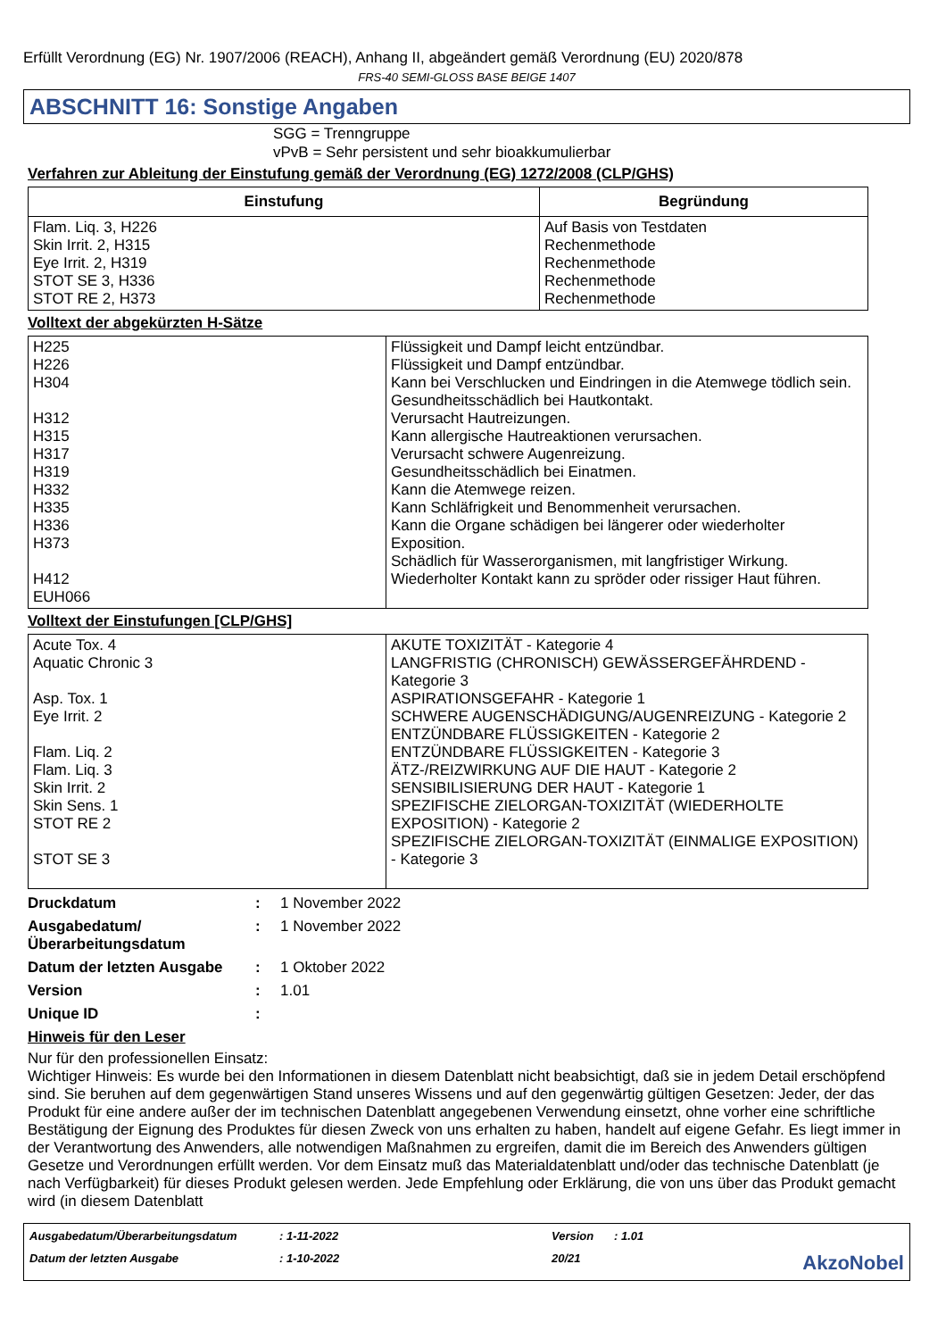Erfüllt Verordnung (EG) Nr. 1907/2006 (REACH), Anhang II, abgeändert gemäß Verordnung (EU) 2020/878
FRS-40 SEMI-GLOSS BASE BEIGE 1407
ABSCHNITT 16: Sonstige Angaben
SGG = Trenngruppe
vPvB = Sehr persistent und sehr bioakkumulierbar
Verfahren zur Ableitung der Einstufung gemäß der Verordnung (EG) 1272/2008 (CLP/GHS)
| Einstufung | Begründung |
| --- | --- |
| Flam. Liq. 3, H226 Skin Irrit. 2, H315 Eye Irrit. 2, H319 STOT SE 3, H336 STOT RE 2, H373 | Auf Basis von Testdaten Rechenmethode Rechenmethode Rechenmethode Rechenmethode |
Volltext der abgekürzten H-Sätze
| H225 H226 H304 H312 H315 H317 H319 H332 H335 H336 H373 H412 EUH066 | Flüssigkeit und Dampf leicht entzündbar. Flüssigkeit und Dampf entzündbar. Kann bei Verschlucken und Eindringen in die Atemwege tödlich sein. Gesundheitsschädlich bei Hautkontakt. Verursacht Hautreizungen. Kann allergische Hautreaktionen verursachen. Verursacht schwere Augenreizung. Gesundheitsschädlich bei Einatmen. Kann die Atemwege reizen. Kann Schläfrigkeit und Benommenheit verursachen. Kann die Organe schädigen bei längerer oder wiederholter Exposition. Schädlich für Wasserorganismen, mit langfristiger Wirkung. Wiederholter Kontakt kann zu spröder oder rissiger Haut führen. |
Volltext der Einstufungen [CLP/GHS]
| Acute Tox. 4 Aquatic Chronic 3 Asp. Tox. 1 Eye Irrit. 2 Flam. Liq. 2 Flam. Liq. 3 Skin Irrit. 2 Skin Sens. 1 STOT RE 2 STOT SE 3 | AKUTE TOXIZITÄT - Kategorie 4 LANGFRISTIG (CHRONISCH) GEWÄSSERGEFÄHRDEND - Kategorie 3 ASPIRATIONSGEFAHR - Kategorie 1 SCHWERE AUGENSCHÄDIGUNG/AUGENREIZUNG - Kategorie 2 ENTZÜNDBARE FLÜSSIGKEITEN - Kategorie 2 ENTZÜNDBARE FLÜSSIGKEITEN - Kategorie 3 ÄTZ-/REIZWIRKUNG AUF DIE HAUT - Kategorie 2 SENSIBILISIERUNG DER HAUT - Kategorie 1 SPEZIFISCHE ZIELORGAN-TOXIZITÄT (WIEDERHOLTE EXPOSITION) - Kategorie 2 SPEZIFISCHE ZIELORGAN-TOXIZITÄT (EINMALIGE EXPOSITION) - Kategorie 3 |
Druckdatum: 1 November 2022
Ausgabedatum/ Überarbeitungsdatum: 1 November 2022
Datum der letzten Ausgabe: 1 Oktober 2022
Version: 1.01
Unique ID:
Hinweis für den Leser
Nur für den professionellen Einsatz:
Wichtiger Hinweis: Es wurde bei den Informationen in diesem Datenblatt nicht beabsichtigt, daß sie in jedem Detail erschöpfend sind. Sie beruhen auf dem gegenwärtigen Stand unseres Wissens und auf den gegenwärtig gültigen Gesetzen: Jeder, der das Produkt für eine andere außer der im technischen Datenblatt angegebenen Verwendung einsetzt, ohne vorher eine schriftliche Bestätigung der Eignung des Produktes für diesen Zweck von uns erhalten zu haben, handelt auf eigene Gefahr. Es liegt immer in der Verantwortung des Anwenders, alle notwendigen Maßnahmen zu ergreifen, damit die im Bereich des Anwenders gültigen Gesetze und Verordnungen erfüllt werden. Vor dem Einsatz muß das Materialdatenblatt und/oder das technische Datenblatt (je nach Verfügbarkeit) für dieses Produkt gelesen werden. Jede Empfehlung oder Erklärung, die von uns über das Produkt gemacht wird (in diesem Datenblatt
Ausgabedatum/Überarbeitungsdatum
: 1-11-2022
Version
: 1.01
Datum der letzten Ausgabe
: 1-10-2022
20/21
AkzoNobel